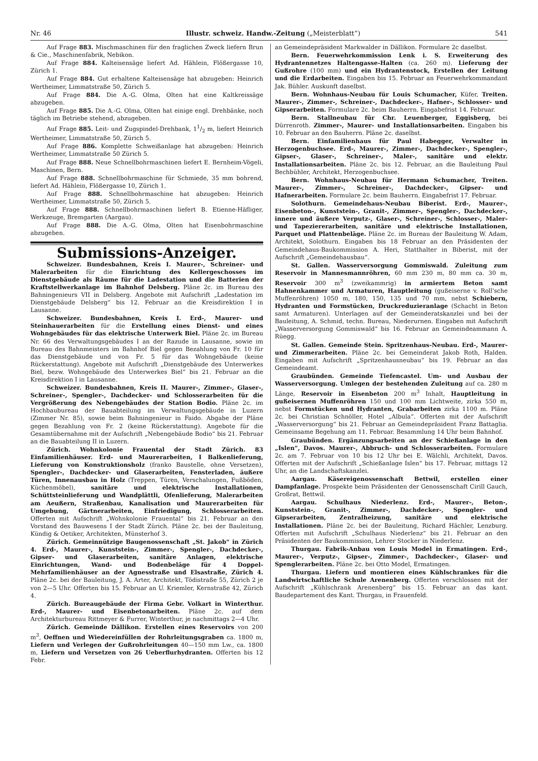Nr. 46 Illustr. schweiz. Handw.-Zeitung („Meisterblatt“) 541
Auf Frage 883. Mischmaschinen für den fraglichen Zweck liefern Brun & Cie., Maschinenfabrik, Nebikon.
Auf Frage 884. Kalteisensäge liefert Ad. Hählein, Flößergasse 10, Zürich 1.
Auf Frage 884. Gut erhaltene Kalteisensäge hat abzugeben: Heinrich Wertheimer, Limmatstraße 50, Zürich 5.
Auf Frage 884. Die A.-G. Olma, Olten hat eine Kaltkreissäge abzugeben.
Auf Frage 885. Die A.-G. Olma, Olten hat einige engl. Drehbänke, noch täglich im Betriebe stehend, abzugeben.
Auf Frage 885. Leit- und Zugspindel-Drehbank, 11/2 m, liefert Heinrich Wertheimer, Limmatstraße 50, Zürich 5.
Auf Frage 886. Komplette Schweißanlage hat abzugeben: Heinrich Wertheimer, Limmatstraße 50 Zürich 5.
Auf Frage 888. Neue Schnellbohrmaschinen liefert E. Bernheim-Vögeli, Maschinen, Bern.
Auf Frage 888. Schnellbohrmaschine für Schmiede, 35 mm bohrend, liefert Ad. Hählein, Flößergasse 10, Zürich 1.
Auf Frage 888. Schnellbohrmaschine hat abzugeben: Heinrich Wertheimer, Limmatstraße 50, Zürich 5.
Auf Frage 888. Schnellbohrmaschinen liefert B. Etienne-Häfliger, Werkzeuge, Bremgarten (Aargau).
Auf Frage 888. Die A.-G. Olma, Olten hat Eisenbohrmaschine abzugeben.
Submissions-Anzeiger.
Schweizer. Bundesbahnen, Kreis I. Maurer-, Schreiner- und Malerarbeiten für die Einrichtung des Kellergeschosses im Dienstgebäude als Räume für die Ladestation und die Batterien der Kraftstellwerkanlage im Bahnhof Delsberg. Pläne 2c. im Bureau des Bahningenieurs VII in Delsberg. Angebote mit Aufschrift „Ladestation im Dienstgebäude Delsberg“ bis 12. Februar an die Kreisdirektion I in Lausanne.
Schweizer. Bundesbahnen, Kreis I. Erd-, Maurer- und Steinhauerarbeiten für die Erstellung eines Dienst- und eines Wohngebäudes für das elektrische Unterwerk Biel. Pläne 2c. im Bureau Nr. 66 des Verwaltungsgebäudes I an der Razude in Lausanne, sowie im Bureau des Bahnmeisters im Bahnhof Biel gegen Bezahlung von Fr. 10 für das Dienstgebäude und von Fr. 5 für das Wohngebäude (keine Rückerstattung). Angebote mit Aufschrift „Dienstgebäude des Unterwerkes Biel, bezw. Wohngebäude des Unterwerkes Biel“ bis 21. Februar an die Kreisdirektion I in Lausanne.
Schweizer. Bundesbahnen, Kreis II. Maurer-, Zimmer-, Glaser-, Schreiner-, Spengler-, Dachdecker- und Schlosserarbeiten für die Vergrößerung des Nebengebäudes der Station Bodio. Pläne 2c. im Hochbaubureau der Bauabteilung im Verwaltungsgebäude in Luzern (Zimmer Nr. 85), sowie beim Bahningenieur in Faido. Abgabe der Pläne gegen Bezahlung von Fr. 2 (keine Rückerstattung). Angebote für die Gesamtübernahme mit der Aufschrift „Nebengebäude Bodio“ bis 21. Februar an die Bauabteilung II in Luzern.
Zürich. Wohnkolonie Frauental der Stadt Zürich. 83 Einfamilienhäuser. Erd- und Maurerarbeiten, I Balkenlieferung, Lieferung von Konstruktionsholz (franko Baustelle, ohne Versetzen), Spengler-, Dachdecker- und Glaserarbeiten, Fensterladen, äußere Türen, Innenausbau in Holz (Treppen, Türen, Verschalungen, Fußböden, Küchenmöbel), sanitäre und elektrische Installationen, Schüttsteinlieferung und Wandplättli, Ofenlieferung, Malerarbeiten am Aeußern, Straßenbau, Kanalisation und Maurerarbeiten für Umgebung, Gärtnerarbeiten, Einfriedigung, Schlosserarbeiten. Offerten mit Aufschrift „Wohnkolonie Frauental“ bis 21. Februar an den Vorstand des Bauwesens I der Stadt Zürich. Pläne 2c. bei der Bauleitung, Kündig & Oetiker, Architekten, Münsterhof 3.
Zürich. Gemeinnützige Baugenossenschaft „St. Jakob“ in Zürich 4. Erd-, Maurer-, Kunststein-, Zimmer-, Spengler-, Dachdecker-, Gipser- und Glaserarbeiten, sanitäre Anlagen, elektrische Einrichtungen, Wand- und Bodenbeläge für 4 Doppel-Mehrfamilienhäuser an der Agnesstraße und Elsastraße, Zürich 4. Pläne 2c. bei der Bauleitung, J. A. Arter, Architekt, Tödistraße 55, Zürich 2 je von 2—5 Uhr. Offerten bis 15. Februar an U. Kriemler, Kernstraße 42, Zürich 4.
Zürich. Bureaugebäude der Firma Gebr. Volkart in Winterthur. Erd-, Maurer- und Eisenbetonarbeiten. Pläne 2c. auf dem Architekturbureau Rittmeyer & Furrer, Winterthur, je nachmittags 2—4 Uhr.
Zürich. Gemeinde Dällikon. Erstellen eines Reservoirs von 200 m<sup>3</sup>, Oeffnen und Wiedereinfüllen der Rohrleitungsgraben ca. 1800 m, Liefern und Verlegen der Gußrohrleitungen 40—150 mm Lw., ca. 1800 m, Liefern und Versetzen von 26 Ueberflurhydranten. Offerten bis 12 Febr.
an Gemeindepräsident Markwalder in Dällikon. Formulare 2c daselbst.
Bern. Feuerwehrkommission Lenk i. S. Erweiterung des Hydrantennetzes Haltengasse-Halten (ca. 260 m). Lieferung der Gußrohre (100 mm) und ein Hydrantenstock, Erstellen der Leitung und die Erdarbeiten. Eingaben bis 15. Februar an Feuerwehrkommandant Jak. Bühler. Auskunft daselbst.
Bern. Wohnhaus-Neubau für Louis Schumacher, Küfer, Treiten. Maurer-, Zimmer-, Schreiner-, Dachdecker-, Hafner-, Schlosser- und Gipserarbeiten. Formulare 2c. beim Bauherrn. Eingabefrist 14. Februar.
Bern. Stallneubau für Chr. Leuenberger, Eggisberg, bei Dürrenroth. Zimmer-, Maurer- und Installationsarbeiten. Eingaben bis 10. Februar an den Bauherrn. Pläne 2c. daselbst.
Bern. Einfamilienhaus für Paul Habegger, Verwalter in Herzogenbuchsee. Erd-, Maurer-, Zimmer-, Dachdecker-, Spengler-, Gipser-, Glaser-, Schreiner-, Maler-, sanitäre und elektr. Installationsarbeiten. Pläne 2c. bis 12. Februar, an die Bauleitung Paul Bechbühler, Architekt, Herzogenbuchsee.
Bern. Wohnhaus-Neubau für Hermann Schumacher, Treiten. Maurer-, Zimmer-, Schreiner-, Dachdecker-, Gipser- und Hafnerarbeiten. Formulare 2c. beim Bauherrn. Eingabefrist 17. Februar.
Solothurn. Gemeindehaus-Neubau Biberist. Erd-, Maurer-, Eisenbeton-, Kunststein-, Granit-, Zimmer-, Spengler-, Dachdecker-, innere und äußere Verputz-, Glaser-, Schreiner-, Schlosser-, Maler- und Tapeziererarbeiten, sanitäre und elektrische Installationen, Parquet und Plattenbeläge. Pläne 2c. im Bureau der Bauleitung W. Adam, Architekt, Solothurn. Eingaben bis 18 Februar an den Präsidenten der Gemeindehaus-Baukommission A. Heri, Statthalter in Biberist, mit der Aufschrift „Gemeindehausbau“.
St. Gallen. Wasserversorgung Gommiswald. Zuleitung zum Reservoir in Mannesmannröhren, 60 mm 230 m, 80 mm ca. 30 m, Reservoir 300 m<sup>3</sup> (zweikammrig) in armiertem Beton samt Hahnenkammer und Armaturen, Hauptleitung (gußeiserne v. Roll'sche Muffenröhren) 1050 m, 180, 150, 135 und 70 mm, nebst Schiebern, Hydranten und Formstücken, Druckreduzieranlage (Schacht in Beton samt Armaturen). Unterlagen auf der Gemeinderatskanzlei und bei der Bauleitung, A. Schmid, techn. Bureau, Niederurnen. Eingaben mit Aufschrift „Wasserversorgung Gommiswald“ bis 16. Februar an Gemeindeammann A. Rüegg.
St. Gallen. Gemeinde Stein. Spritzenhaus-Neubau. Erd-, Maurer- und Zimmerarbeiten. Pläne 2c. bei Gemeinderat Jakob Roth, Halden. Eingaben mit Aufschrift „Spritzenhausneubau“ bis 19. Februar an das Gemeindeamt.
Graubünden. Gemeinde Tiefencastel. Um- und Ausbau der Wasserversorgung. Umlegen der bestehenden Zuleitung auf ca. 280 m Länge, Reservoir in Eisenbeton 200 m<sup>3</sup> Inhalt, Hauptleitung in gußeisernen Muffenröhren 150 und 100 mm Lichtweite, zirka 550 m, nebst Formstücken und Hydranten, Grabarbeiten zirka 1100 m. Pläne 2c. bei Christian Schnöller, Hotel „Albula“. Offerten mit der Aufschrift „Wasserversorgung“ bis 21. Februar an Gemeindepräsident Franz Battaglia. Gemeinsame Begehung am 11. Februar. Besammlung 14 Uhr beim Bahnhof.
Graubünden. Ergänzungsarbeiten an der Schießanlage in den „Islen“, Davos. Maurer-, Abbruch- und Schlosserarbeiten. Formulare 2c. am 7. Februar von 10 bis 12 Uhr bei E. Wälchli, Architekt, Davos. Offerten mit der Aufschrift „Schießanlage Islen“ bis 17. Februar, mittags 12 Uhr, an die Landschaftskanzlei.
Aargau. Käsereigenossenschaft Bettwil, erstellen einer Dampfanlage. Prospekte beim Präsidenten der Genossenschaft Cirill Gauch, Großrat, Bettwil.
Aargau. Schulhaus Niederlenz. Erd-, Maurer-, Beton-, Kunststein-, Granit-, Zimmer-, Dachdecker-, Spengler- und Gipserarbeiten, Zentralheizung, sanitäre und elektrische Installationen. Pläne 2c. bei der Bauleitung, Richard Hächler, Lenzburg. Offerten mit Aufschrift „Schulhaus Niederlenz“ bis 21. Februar an den Präsidenten der Baukommission, Lehrer Stocker in Niederlenz.
Thurgau. Fabrik-Anbau von Louis Model in Ermatingen. Erd-, Maurer-, Verputz-, Gipser-, Zimmer-, Dachdecker-, Glaser- und Spenglerarbeiten. Pläne 2c. bei Otto Model, Ermatingen.
Thurgau. Liefern und montieren eines Kühlschrankes für die Landwirtschaftliche Schule Arenenberg. Offerten verschlossen mit der Aufschrift „Kühlschrank Arenenberg“ bis 15. Februar an das kant. Baudepartement des Kant. Thurgau, in Frauenfeld.